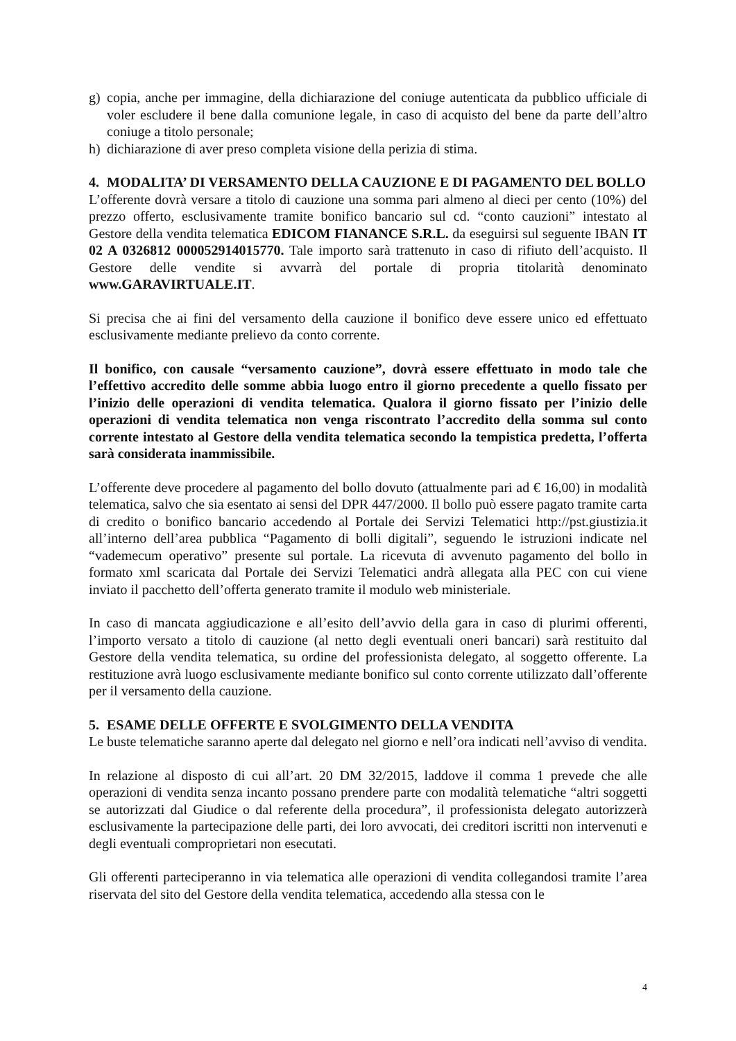g) copia, anche per immagine, della dichiarazione del coniuge autenticata da pubblico ufficiale di voler escludere il bene dalla comunione legale, in caso di acquisto del bene da parte dell’altro coniuge a titolo personale;
h) dichiarazione di aver preso completa visione della perizia di stima.
4. MODALITA’ DI VERSAMENTO DELLA CAUZIONE E DI PAGAMENTO DEL BOLLO
L’offerente dovrà versare a titolo di cauzione una somma pari almeno al dieci per cento (10%) del prezzo offerto, esclusivamente tramite bonifico bancario sul cd. “conto cauzioni” intestato al Gestore della vendita telematica EDICOM FIANANCE S.R.L. da eseguirsi sul seguente IBAN IT 02 A 0326812 000052914015770. Tale importo sarà trattenuto in caso di rifiuto dell’acquisto. Il Gestore delle vendite si avvarrà del portale di propria titolarità denominato www.GARAVIRTUALE.IT.
Si precisa che ai fini del versamento della cauzione il bonifico deve essere unico ed effettuato esclusivamente mediante prelievo da conto corrente.
Il bonifico, con causale “versamento cauzione”, dovrà essere effettuato in modo tale che l’effettivo accredito delle somme abbia luogo entro il giorno precedente a quello fissato per l’inizio delle operazioni di vendita telematica. Qualora il giorno fissato per l’inizio delle operazioni di vendita telematica non venga riscontrato l’accredito della somma sul conto corrente intestato al Gestore della vendita telematica secondo la tempistica predetta, l’offerta sarà considerata inammissibile.
L’offerente deve procedere al pagamento del bollo dovuto (attualmente pari ad € 16,00) in modalità telematica, salvo che sia esentato ai sensi del DPR 447/2000. Il bollo può essere pagato tramite carta di credito o bonifico bancario accedendo al Portale dei Servizi Telematici http://pst.giustizia.it all’interno dell’area pubblica “Pagamento di bolli digitali”, seguendo le istruzioni indicate nel “vademecum operativo” presente sul portale. La ricevuta di avvenuto pagamento del bollo in formato xml scaricata dal Portale dei Servizi Telematici andrà allegata alla PEC con cui viene inviato il pacchetto dell’offerta generato tramite il modulo web ministeriale.
In caso di mancata aggiudicazione e all’esito dell’avvio della gara in caso di plurimi offerenti, l’importo versato a titolo di cauzione (al netto degli eventuali oneri bancari) sarà restituito dal Gestore della vendita telematica, su ordine del professionista delegato, al soggetto offerente. La restituzione avrà luogo esclusivamente mediante bonifico sul conto corrente utilizzato dall’offerente per il versamento della cauzione.
5. ESAME DELLE OFFERTE E SVOLGIMENTO DELLA VENDITA
Le buste telematiche saranno aperte dal delegato nel giorno e nell’ora indicati nell’avviso di vendita.
In relazione al disposto di cui all’art. 20 DM 32/2015, laddove il comma 1 prevede che alle operazioni di vendita senza incanto possano prendere parte con modalità telematiche “altri soggetti se autorizzati dal Giudice o dal referente della procedura”, il professionista delegato autorizzerà esclusivamente la partecipazione delle parti, dei loro avvocati, dei creditori iscritti non intervenuti e degli eventuali comproprietari non esecutati.
Gli offerenti parteciperanno in via telematica alle operazioni di vendita collegandosi tramite l’area riservata del sito del Gestore della vendita telematica, accedendo alla stessa con le
4